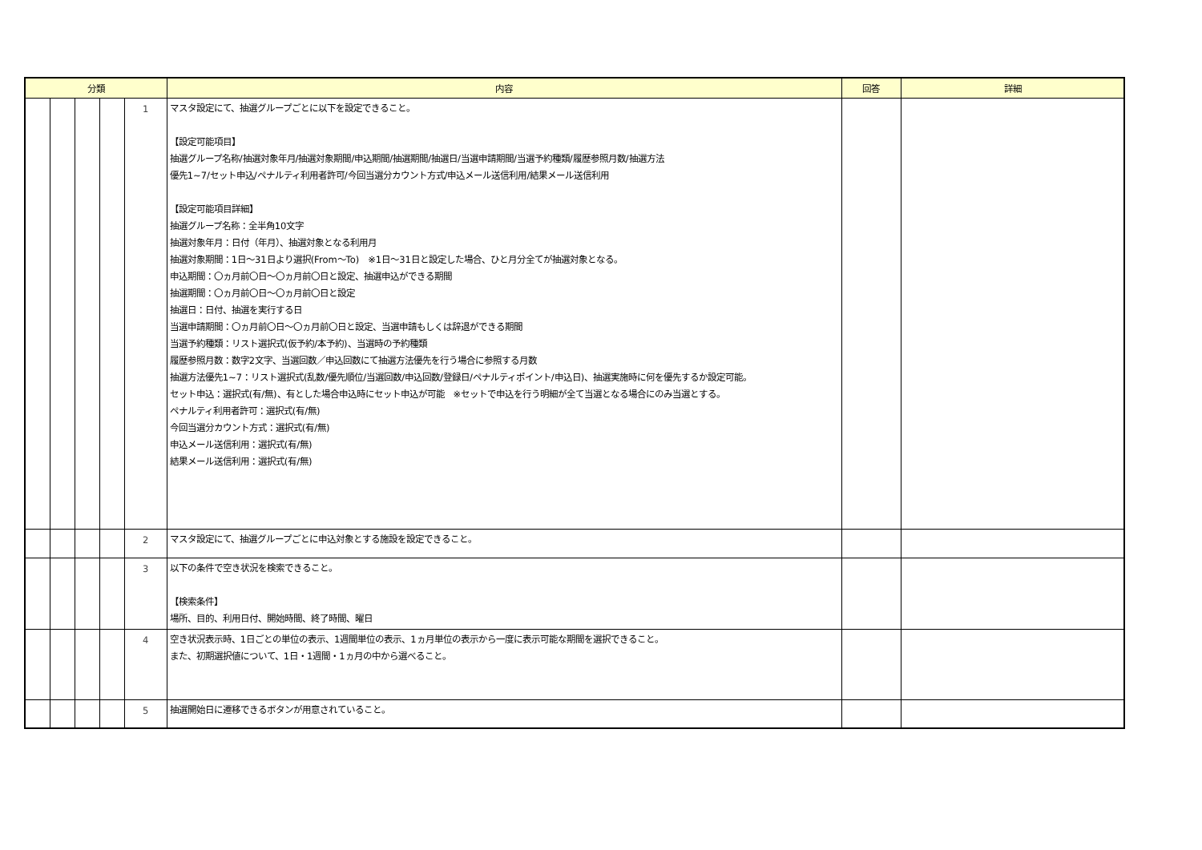| 分類 | | | | | 内容 | 回答 | 詳細 |
| --- | --- | --- | --- | --- | --- | --- | --- |
| | | | | 1 | マスタ設定にて、抽選グループごとに以下を設定できること。 【設定可能項目】 抽選グループ名称/抽選対象年月/抽選対象期間/申込期間/抽選期間/抽選日/当選申請期間/当選予約種類/履歴参照月数/抽選方法 優先1~7/セット申込/ペナルティ利用者許可/今回当選分カウント方式/申込メール送信利用/結果メール送信利用 【設定可能項目詳細】 抽選グループ名称：全半角10文字 抽選対象年月：日付（年月）、抽選対象となる利用月 抽選対象期間：1日～31日より選択(From～To) ※1日～31日と設定した場合、ひと月分全てが抽選対象となる。 申込期間：〇ヵ月前〇日～〇ヵ月前〇日と設定、抽選申込ができる期間 抽選期間：〇ヵ月前〇日～〇ヵ月前〇日と設定 抽選日：日付、抽選を実行する日 当選申請期間：〇ヵ月前〇日～〇ヵ月前〇日と設定、当選申請もしくは辞退ができる期間 当選予約種類：リスト選択式(仮予約/本予約)、当選時の予約種類 履歴参照月数：数字2文字、当選回数／申込回数にて抽選方法優先を行う場合に参照する月数 抽選方法優先1~7：リスト選択式(乱数/優先順位/当選回数/申込回数/登録日/ペナルティポイント/申込日)、抽選実施時に何を優先するか設定可能。 セット申込：選択式(有/無)、有とした場合申込時にセット申込が可能 ※セットで申込を行う明細が全て当選となる場合にのみ当選とする。 ペナルティ利用者許可：選択式(有/無) 今回当選分カウント方式：選択式(有/無) 申込メール送信利用：選択式(有/無) 結果メール送信利用：選択式(有/無) | | |
| | | | | 2 | マスタ設定にて、抽選グループごとに申込対象とする施設を設定できること。 | | |
| | | | | 3 | 以下の条件で空き状況を検索できること。 【検索条件】 場所、目的、利用日付、開始時間、終了時間、曜日 | | |
| | | | | 4 | 空き状況表示時、1日ごとの単位の表示、1週間単位の表示、1ヵ月単位の表示から一度に表示可能な期間を選択できること。 また、初期選択値について、1日・1週間・1ヵ月の中から選べること。 | | |
| | | | | 5 | 抽選開始日に遷移できるボタンが用意されていること。 | | |